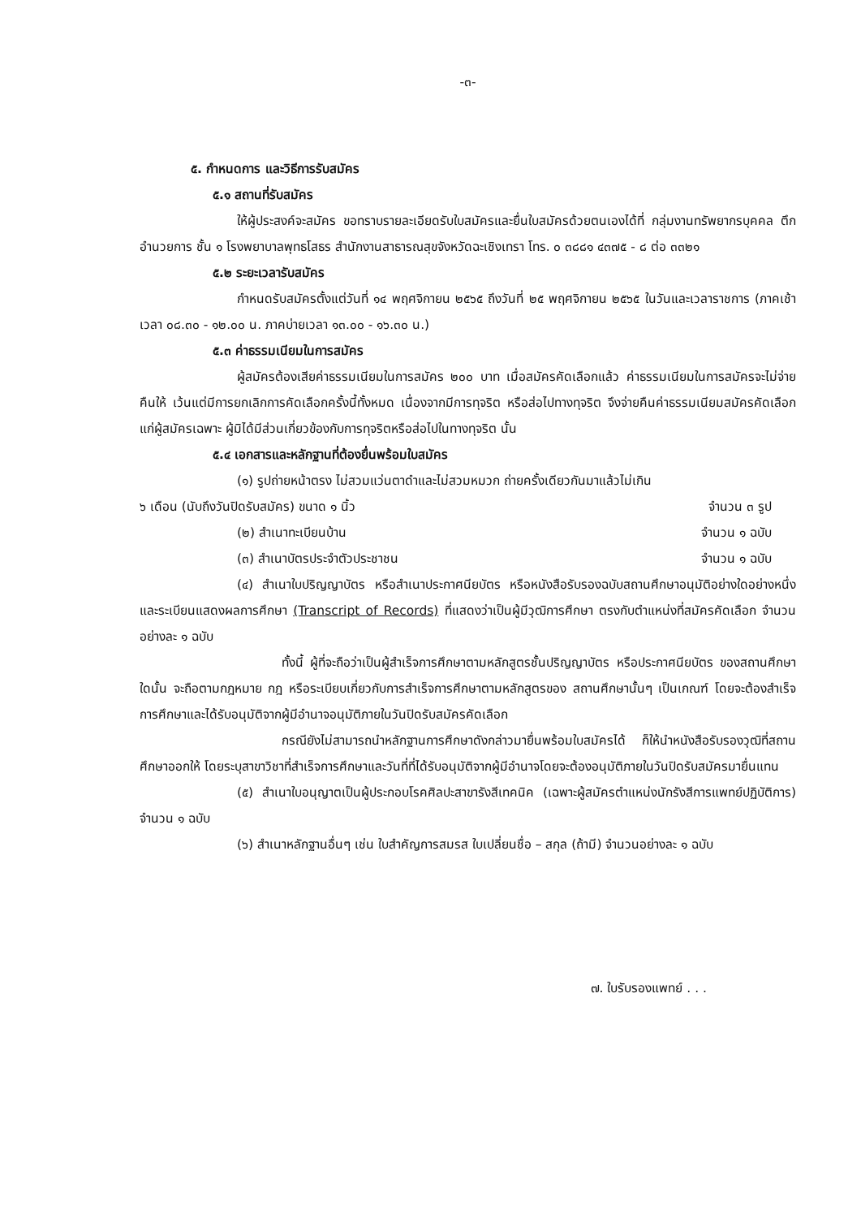-๓-
๕. กำหนดการ และวิธีการรับสมัคร
๕.๑ สถานที่รับสมัคร
ให้ผู้ประสงค์จะสมัคร ขอทราบรายละเอียดรับใบสมัครและยื่นใบสมัครด้วยตนเองได้ที่ กลุ่มงานทรัพยากรบุคคล ตึกอำนวยการ ชั้น ๑ โรงพยาบาลพุทธโสธร สำนักงานสาธารณสุขจังหวัดฉะเชิงเทรา โทร. ๐ ๓๘๘๑ ๔๓๗๕ - ๘ ต่อ ๓๓๒๑
๕.๒ ระยะเวลารับสมัคร
กำหนดรับสมัครตั้งแต่วันที่ ๑๔ พฤศจิกายน ๒๕๖๕ ถึงวันที่ ๒๕ พฤศจิกายน ๒๕๖๕ ในวันและเวลาราชการ (ภาคเช้าเวลา ๐๘.๓๐ - ๑๒.๐๐ น. ภาคบ่ายเวลา ๑๓.๐๐ - ๑๖.๓๐ น.)
๕.๓ ค่าธรรมเนียมในการสมัคร
ผู้สมัครต้องเสียค่าธรรมเนียมในการสมัคร ๒๐๐ บาท เมื่อสมัครคัดเลือกแล้ว ค่าธรรมเนียมในการสมัครจะไม่จ่ายคืนให้ เว้นแต่มีการยกเลิกการคัดเลือกครั้งนี้ทั้งหมด เนื่องจากมีการทุจริต หรือส่อไปทางทุจริต จึงจ่ายคืนค่าธรรมเนียมสมัครคัดเลือกแก่ผู้สมัครเฉพาะ ผู้มิได้มีส่วนเกี่ยวข้องกับการทุจริตหรือส่อไปในทางทุจริต นั้น
๕.๔ เอกสารและหลักฐานที่ต้องยื่นพร้อมใบสมัคร
(๑) รูปถ่ายหน้าตรง ไม่สวมแว่นตาดำและไม่สวมหมวก ถ่ายครั้งเดียวกันมาแล้วไม่เกิน
๖ เดือน (นับถึงวันปิดรับสมัคร) ขนาด ๑ นิ้ว จำนวน ๓ รูป
(๒) สำเนาทะเบียนบ้าน จำนวน ๑ ฉบับ
(๓) สำเนาบัตรประจำตัวประชาชน จำนวน ๑ ฉบับ
(๔) สำเนาใบปริญญาบัตร หรือสำเนาประกาศนียบัตร หรือหนังสือรับรองฉบับสถานศึกษาอนุมัติอย่างใดอย่างหนึ่ง และระเบียนแสดงผลการศึกษา (Transcript of Records) ที่แสดงว่าเป็นผู้มีวุฒิการศึกษา ตรงกับตำแหน่งที่สมัครคัดเลือก จำนวนอย่างละ ๑ ฉบับ
ทั้งนี้ ผู้ที่จะถือว่าเป็นผู้สำเร็จการศึกษาตามหลักสูตรชั้นปริญญาบัตร หรือประกาศนียบัตร ของสถานศึกษาใดนั้น จะถือตามกฎหมาย กฎ หรือระเบียบเกี่ยวกับการสำเร็จการศึกษาตามหลักสูตรของ สถานศึกษานั้นๆ เป็นเกณฑ์ โดยจะต้องสำเร็จการศึกษาและได้รับอนุมัติจากผู้มีอำนาจอนุมัติภายในวันปิดรับสมัครคัดเลือก
กรณียังไม่สามารถนำหลักฐานการศึกษาดังกล่าวมายื่นพร้อมใบสมัครได้ ก็ให้นำหนังสือรับรองวุฒิที่สถานศึกษาออกให้ โดยระบุสาขาวิชาที่สำเร็จการศึกษาและวันที่ที่ได้รับอนุมัติจากผู้มีอำนาจโดยจะต้องอนุมัติภายในวันปิดรับสมัครมายื่นแทน
(๕) สำเนาใบอนุญาตเป็นผู้ประกอบโรคศิลปะสาขารังสีเทคนิค (เฉพาะผู้สมัครตำแหน่งนักรังสีการแพทย์ปฏิบัติการ) จำนวน ๑ ฉบับ
(๖) สำเนาหลักฐานอื่นๆ เช่น ใบสำคัญการสมรส ใบเปลี่ยนชื่อ – สกุล (ถ้ามี) จำนวนอย่างละ ๑ ฉบับ
๗. ใบรับรองแพทย์ . . .